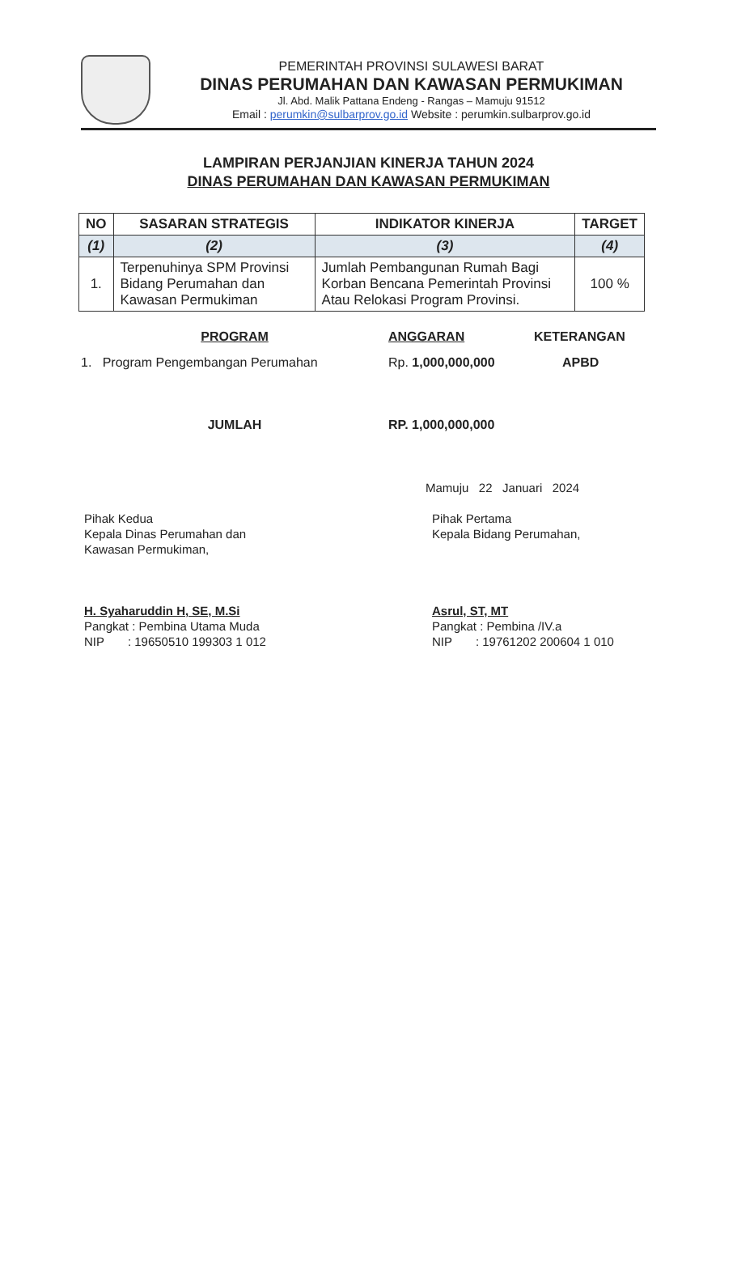PEMERINTAH PROVINSI SULAWESI BARAT
DINAS PERUMAHAN DAN KAWASAN PERMUKIMAN
Jl. Abd. Malik Pattana Endeng - Rangas – Mamuju 91512
Email : perumkin@sulbarprov.go.id Website : perumkin.sulbarprov.go.id
LAMPIRAN PERJANJIAN KINERJA TAHUN 2024
DINAS PERUMAHAN DAN KAWASAN PERMUKIMAN
| NO | SASARAN STRATEGIS | INDIKATOR KINERJA | TARGET |
| --- | --- | --- | --- |
| (1) | (2) | (3) | (4) |
| 1. | Terpenuhinya SPM Provinsi Bidang Perumahan dan Kawasan Permukiman | Jumlah Pembangunan Rumah Bagi Korban Bencana Pemerintah Provinsi Atau Relokasi Program Provinsi. | 100 % |
PROGRAM ANGGARAN KETERANGAN 1. Program Pengembangan Perumahan Rp. 1,000,000,000 APBD JUMLAH RP. 1,000,000,000
Mamuju 22 Januari 2024
Pihak Kedua
Kepala Dinas Perumahan dan
Kawasan Permukiman,
H. Syaharuddin H, SE, M.Si
Pangkat : Pembina Utama Muda
NIP : 19650510 199303 1 012
Pihak Pertama
Kepala Bidang Perumahan,
Asrul, ST, MT
Pangkat : Pembina /IV.a
NIP : 19761202 200604 1 010